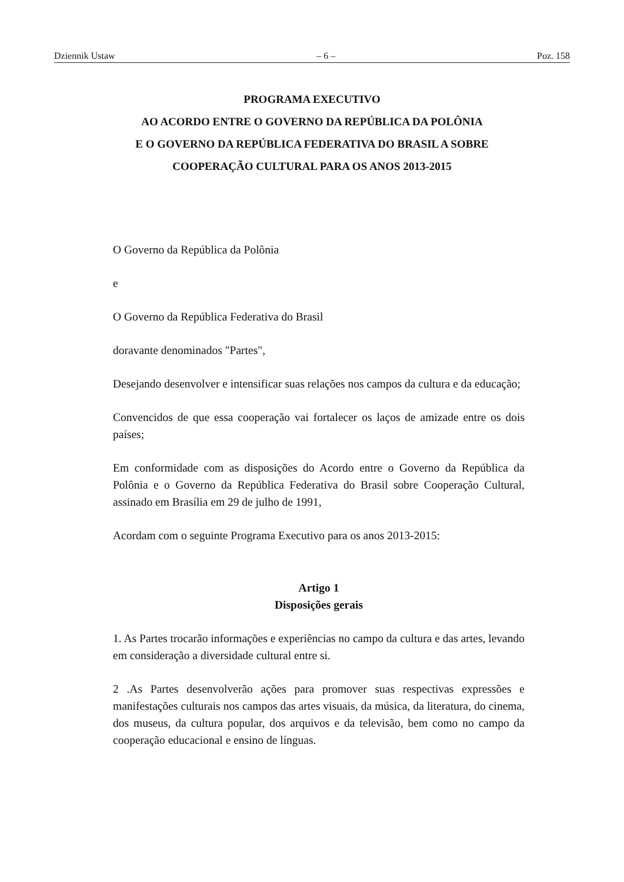Dziennik Ustaw – 6 – Poz. 158
PROGRAMA EXECUTIVO
AO ACORDO ENTRE O GOVERNO DA REPÚBLICA DA POLÔNIA
E O GOVERNO DA REPÚBLICA FEDERATIVA DO BRASIL A SOBRE
COOPERAÇÃO CULTURAL PARA OS ANOS 2013-2015
O Governo da República da Polônia
e
O Governo da República Federativa do Brasil
doravante denominados "Partes",
Desejando desenvolver e intensificar suas relações nos campos da cultura e da educação;
Convencidos de que essa cooperação vai fortalecer os laços de amizade entre os dois países;
Em conformidade com as disposições do Acordo entre o Governo da República da Polônia e o Governo da República Federativa do Brasil sobre Cooperação Cultural, assinado em Brasília em 29 de julho de 1991,
Acordam com o seguinte Programa Executivo para os anos 2013-2015:
Artigo 1
Disposições gerais
1. As Partes trocarão informações e experiências no campo da cultura e das artes, levando em consideração a diversidade cultural entre si.
2 .As Partes desenvolverão ações para promover suas respectivas expressões e manifestações culturais nos campos das artes visuais, da música, da literatura, do cinema, dos museus, da cultura popular, dos arquivos e da televisão, bem como no campo da cooperação educacional e ensino de línguas.